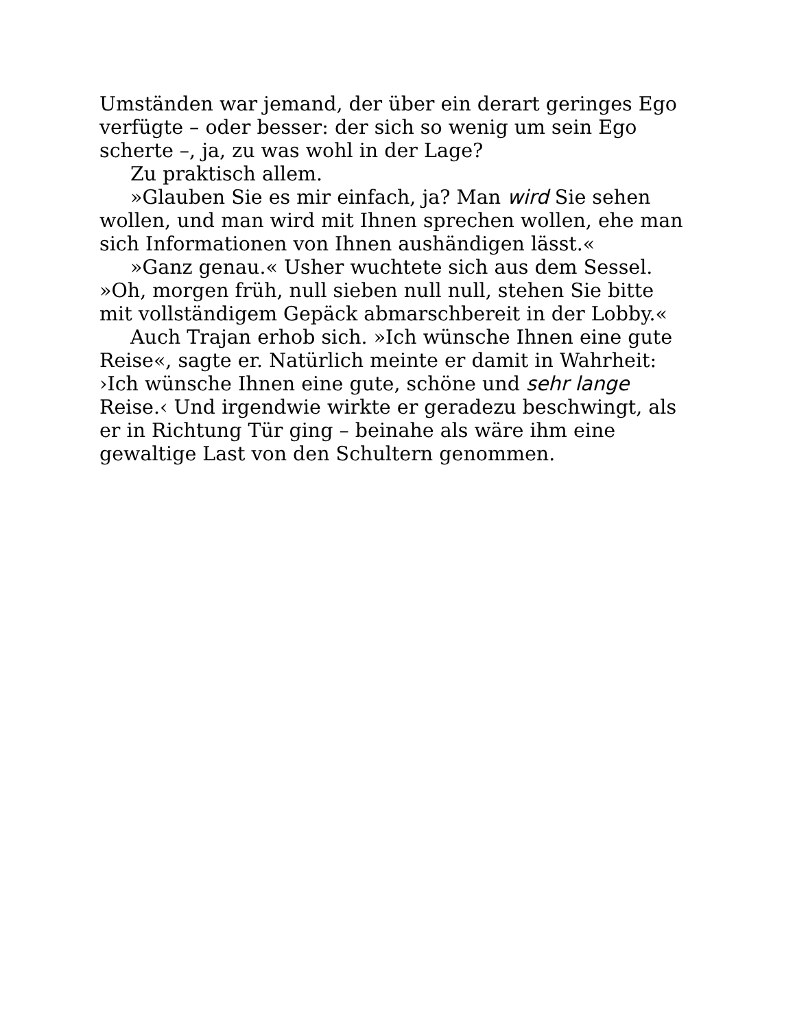Umständen war jemand, der über ein derart geringes Ego verfügte – oder besser: der sich so wenig um sein Ego scherte –, ja, zu was wohl in der Lage?
Zu praktisch allem.
»Glauben Sie es mir einfach, ja? Man wird Sie sehen wollen, und man wird mit Ihnen sprechen wollen, ehe man sich Informationen von Ihnen aushändigen lässt.«
»Ganz genau.« Usher wuchtete sich aus dem Sessel. »Oh, morgen früh, null sieben null null, stehen Sie bitte mit vollständigem Gepäck abmarschbereit in der Lobby.«
Auch Trajan erhob sich. »Ich wünsche Ihnen eine gute Reise«, sagte er. Natürlich meinte er damit in Wahrheit: ›Ich wünsche Ihnen eine gute, schöne und sehr lange Reise.‹ Und irgendwie wirkte er geradezu beschwingt, als er in Richtung Tür ging – beinahe als wäre ihm eine gewaltige Last von den Schultern genommen.